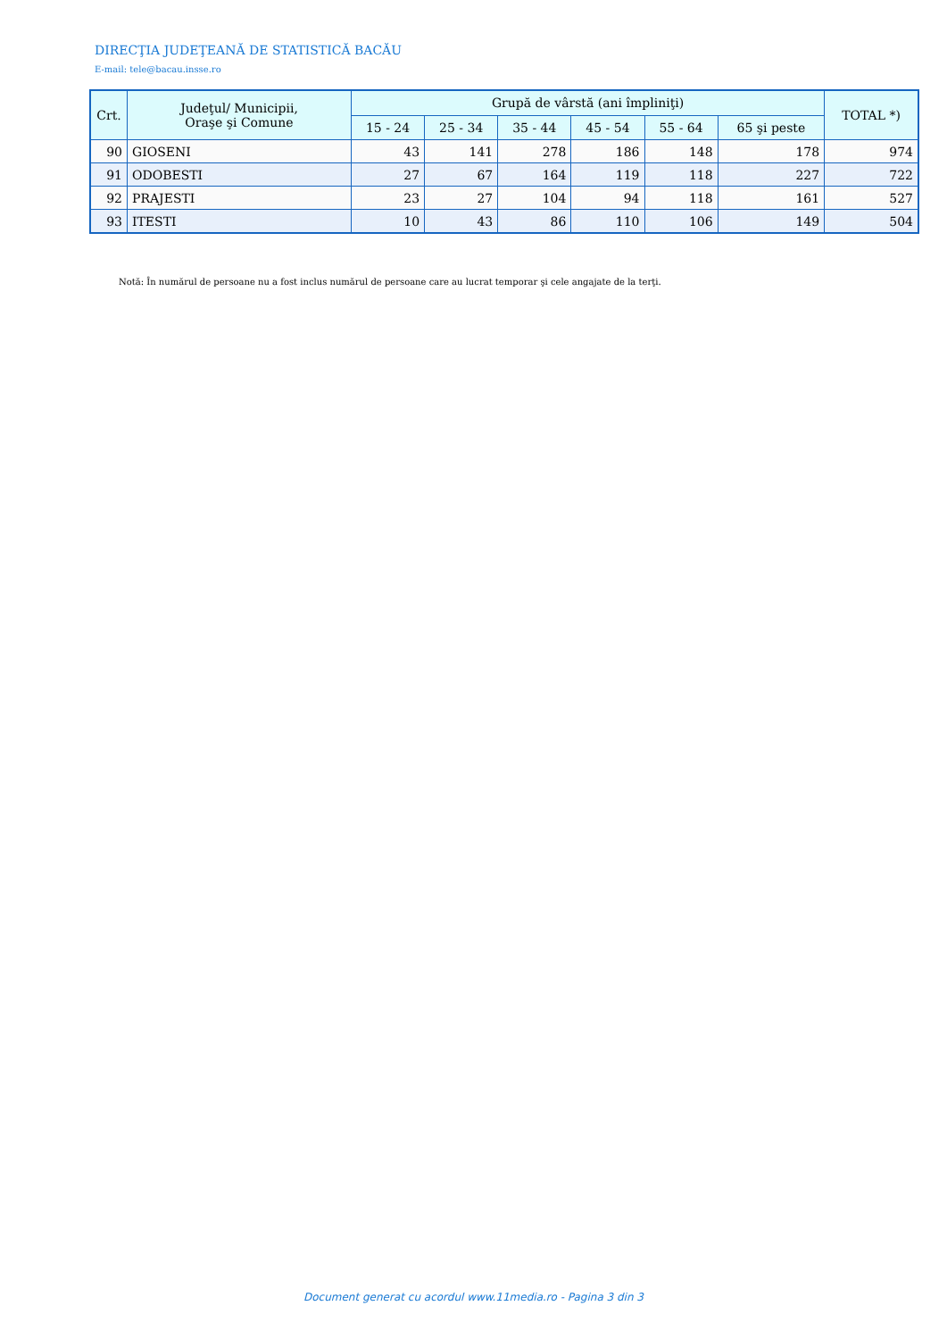DIRECŢIA JUDEŢEANĂ DE STATISTICĂ BACĂU
E-mail: tele@bacau.insse.ro
| Crt. | Judeţul/ Municipii, Oraşe şi Comune | Grupă de vârstă (ani împliniţi) | | | | | | TOTAL *) |
| --- | --- | --- | --- | --- | --- | --- | --- | --- |
| | | 15 - 24 | 25 - 34 | 35 - 44 | 45 - 54 | 55 - 64 | 65 şi peste | |
| 90 | GIOSENI | 43 | 141 | 278 | 186 | 148 | 178 | 974 |
| 91 | ODOBESTI | 27 | 67 | 164 | 119 | 118 | 227 | 722 |
| 92 | PRAJESTI | 23 | 27 | 104 | 94 | 118 | 161 | 527 |
| 93 | ITESTI | 10 | 43 | 86 | 110 | 106 | 149 | 504 |
Notă: În numărul de persoane nu a fost inclus numărul de persoane care au lucrat temporar şi cele angajate de la terţi.
Document generat cu acordul www.11media.ro - Pagina 3 din 3